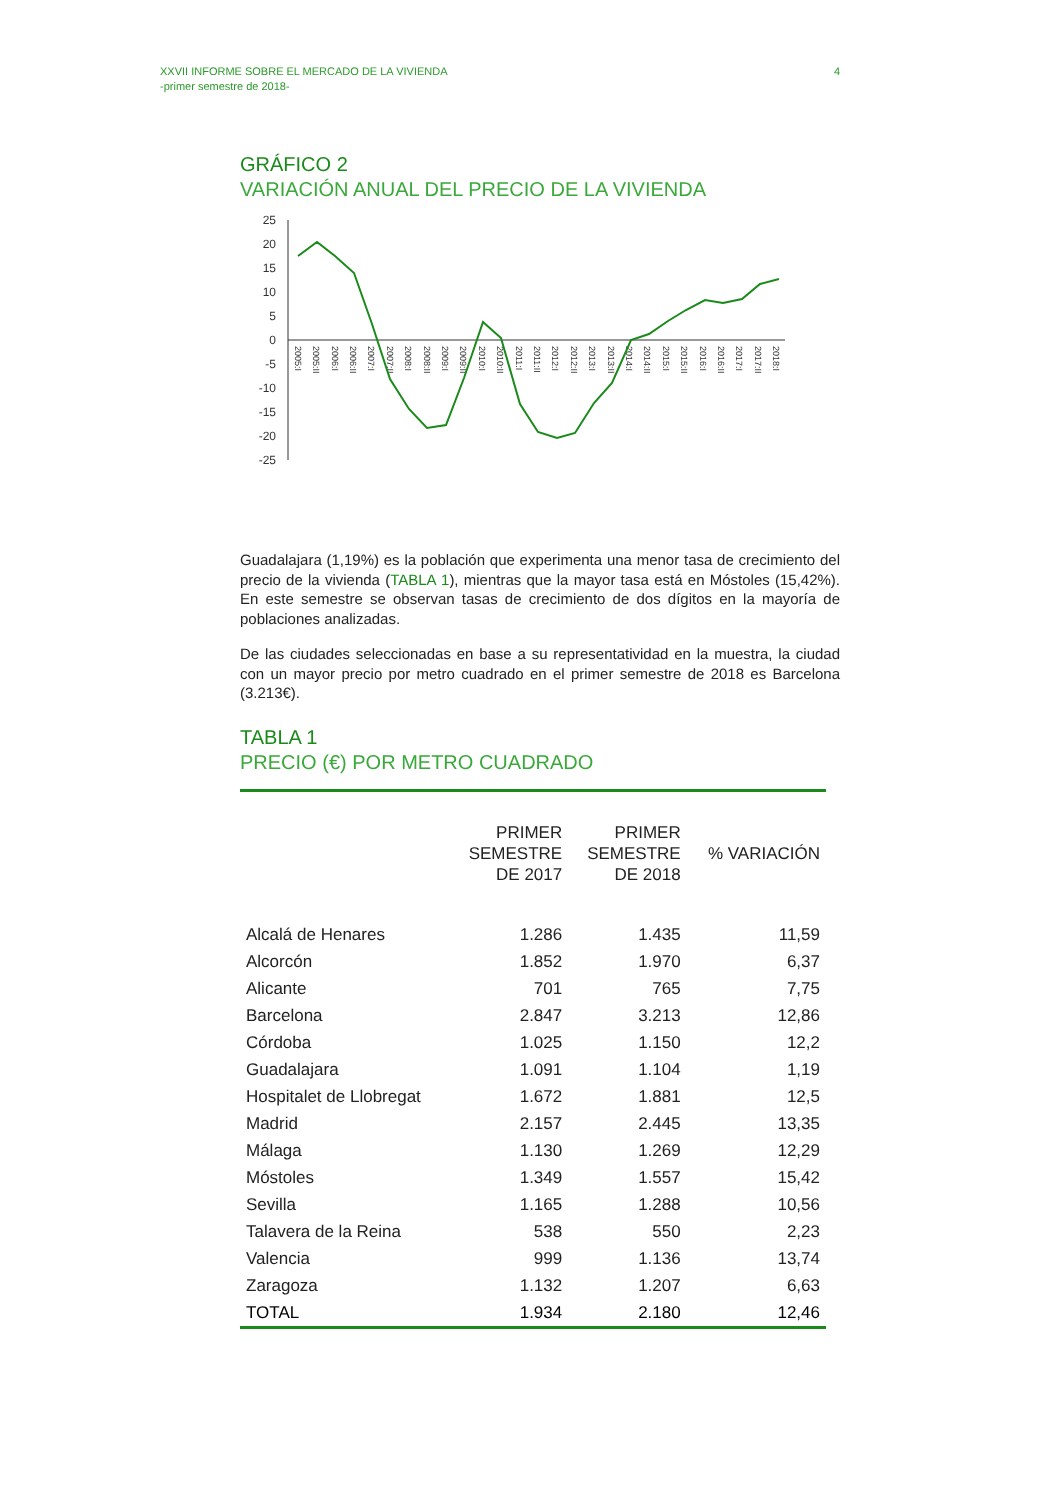XXVII INFORME SOBRE EL MERCADO DE LA VIVIENDA
-primer semestre de 2018-
4
GRÁFICO 2
VARIACIÓN ANUAL DEL PRECIO DE LA VIVIENDA
25
20
15
10
5
0
-5
-10
-15
-20
-25
2005:I
2005:II
2006:I
2006:II
2007:I
2007:II
2008:I
2008:II
2009:I
2009:II
2010:I
2010:II
2011:I
2011:II
2012:I
2012:II
2013:I
2013:II
2014:I
2014:II
2015:I
2015:II
2016:I
2016:II
2017:I
2017:II
2018:I
Guadalajara (1,19%) es la población que experimenta una menor tasa de crecimiento del precio de la vivienda (TABLA 1), mientras que la mayor tasa está en Móstoles (15,42%). En este semestre se observan tasas de crecimiento de dos dígitos en la mayoría de poblaciones analizadas.
De las ciudades seleccionadas en base a su representatividad en la muestra, la ciudad con un mayor precio por metro cuadrado en el primer semestre de 2018 es Barcelona (3.213€).
TABLA 1
PRECIO (€) POR METRO CUADRADO
| | PRIMER SEMESTRE DE 2017 | PRIMER SEMESTRE DE 2018 | % VARIACIÓN |
| --- | --- | --- | --- |
| Alcalá de Henares | 1.286 | 1.435 | 11,59 |
| Alcorcón | 1.852 | 1.970 | 6,37 |
| Alicante | 701 | 765 | 7,75 |
| Barcelona | 2.847 | 3.213 | 12,86 |
| Córdoba | 1.025 | 1.150 | 12,2 |
| Guadalajara | 1.091 | 1.104 | 1,19 |
| Hospitalet de Llobregat | 1.672 | 1.881 | 12,5 |
| Madrid | 2.157 | 2.445 | 13,35 |
| Málaga | 1.130 | 1.269 | 12,29 |
| Móstoles | 1.349 | 1.557 | 15,42 |
| Sevilla | 1.165 | 1.288 | 10,56 |
| Talavera de la Reina | 538 | 550 | 2,23 |
| Valencia | 999 | 1.136 | 13,74 |
| Zaragoza | 1.132 | 1.207 | 6,63 |
| TOTAL | 1.934 | 2.180 | 12,46 |